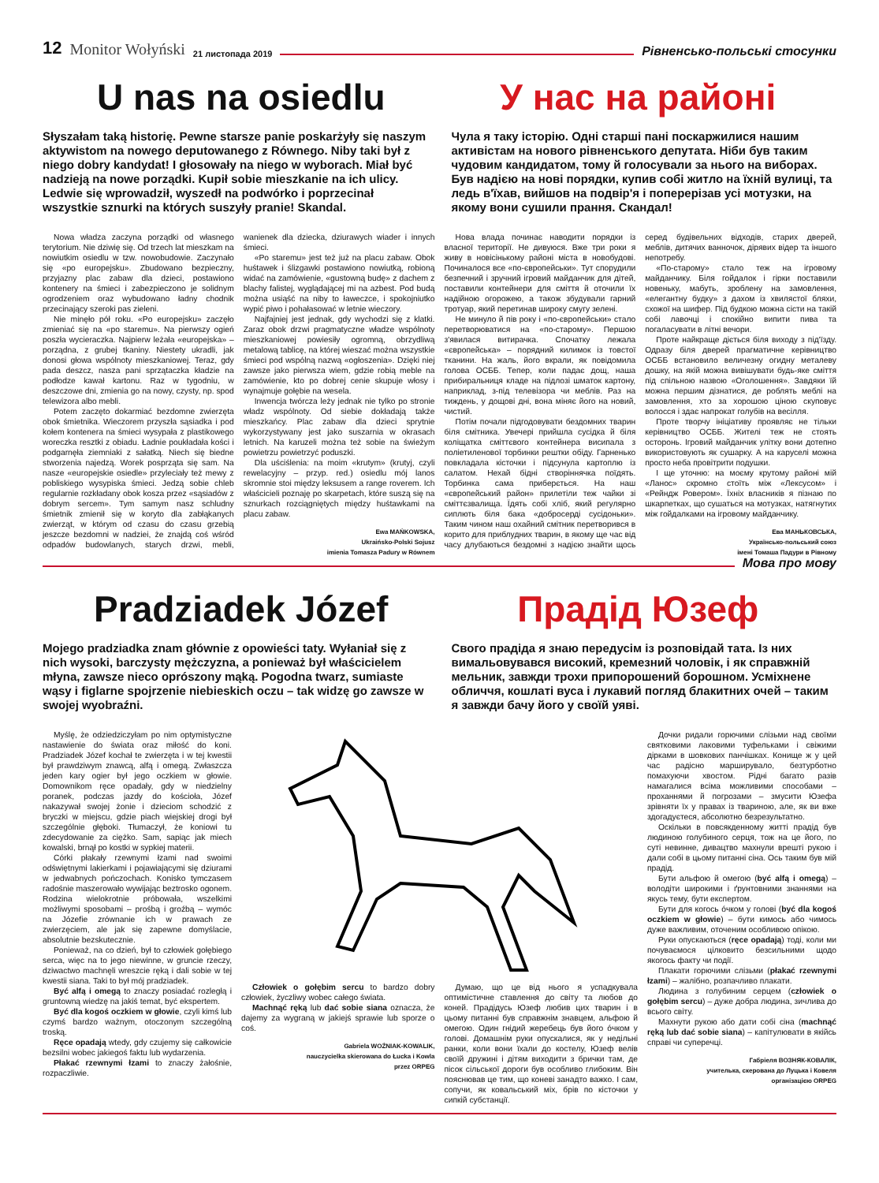12 Monitor Wołyński 21 листопада 2019 Рівненсько-польські стосунки
U nas na osiedlu У нас на районі
Słyszałam taką historię. Pewne starsze panie poskarżyły się naszym aktywistom na nowego deputowanego z Równego. Niby taki był z niego dobry kandydat! I głosowały na niego w wyborach. Miał być nadzieją na nowe porządki. Kupił sobie mieszkanie na ich ulicy. Ledwie się wprowadził, wyszedł na podwórko i poprzecinał wszystkie sznurki na których suszyły pranie! Skandal.
Чула я таку історію. Одні старші пані поскаржилися нашим активістам на нового рівненського депутата. Ніби був таким чудовим кандидатом, тому й голосували за нього на виборах. Був надією на нові порядки, купив собі житло на їхній вулиці, та ледь в'їхав, вийшов на подвір'я і поперерізав усі мотузки, на якому вони сушили прання. Скандал!
Nowa władza zaczyna porządki od własnego terytorium. Nie dziwię się. Od trzech lat mieszkam na nowiutkim osiedlu w tzw. nowobudowie. Zaczynało się «po europejsku». Zbudowano bezpieczny, przyjazny plac zabaw dla dzieci, postawiono kontenery na śmieci i zabezpieczono je solidnym ogrodzeniem oraz wybudowano ładny chodnik przecinający szeroki pas zieleni.
Nie minęło pół roku. «Po europejsku» zaczęło zmieniać się na «po staremu». Na pierwszy ogień poszła wycieraczka. Najpierw leżała «europejska» – porządna, z grubej tkaniny. Niestety ukradli, jak donosi głowa wspólnoty mieszkaniowej. Teraz, gdy pada deszcz, nasza pani sprzątaczka kładzie na podłodze kawał kartonu. Raz w tygodniu, w deszczowe dni, zmienia go na nowy, czysty, np. spod telewizora albo mebli.
Potem zaczęto dokarmiać bezdomne zwierzęta obok śmietnika. Wieczorem przyszła sąsiadka i pod kołem kontenera na śmieci wysypała z plastikowego woreczka resztki z obiadu. Ładnie poukładała kości i podgarnęła ziemniaki z sałatką. Niech się biedne stworzenia najedzą. Worek posprząta się sam. Na nasze «europejskie osiedle» przyleciały też mewy z pobliskiego wysypiska śmieci. Jedzą sobie chleb regularnie rozkładany obok kosza przez «sąsiadów z dobrym sercem». Tym samym nasz schludny śmietnik zmienił się w koryto dla zabłąkanych zwierząt, w którym od czasu do czasu grzebią jeszcze bezdomni w nadziei, że znajdą coś wśród odpadów budowlanych, starych drzwi, mebli, wanienek dla dziecka, dziurawych wiader i innych śmieci.
«Po staremu» jest też już na placu zabaw. Obok huśtawek i ślizgawki postawiono nowiutką, robioną widać na zamówienie, «gustowną budę» z dachem z blachy falistej, wyglądającej mi na azbest. Pod budą można usiąść na niby to ławeczce, i spokojniutko wypić piwo i pohałasować w letnie wieczory.
Najfajniej jest jednak, gdy wychodzi się z klatki. Zaraz obok drzwi pragmatyczne władze wspólnoty mieszkaniowej powiesiły ogromną, obrzydliwą metalową tablicę, na której wieszać można wszystkie śmieci pod wspólną nazwą «ogłoszenia». Dzięki niej zawsze jako pierwsza wiem, gdzie robią meble na zamówienie, kto po dobrej cenie skupuje włosy i wynajmuje gołębie na wesela.
Inwencja twórcza leży jednak nie tylko po stronie władz wspólnoty. Od siebie dokładają także mieszkańcy. Plac zabaw dla dzieci sprytnie wykorzystywany jest jako suszarnia w okrasach letnich. Na karuzeli można też sobie na świeżym powietrzu powietrzyć poduszki.
Dla uściślenia: na moim «krutym» (krutyj, czyli rewelacyjny – przyp. red.) osiedlu mój lanos skromnie stoi między leksusem a range roverem. Ich właścicieli poznaję po skarpetach, które suszą się na sznurkach rozciągniętych między huśtawkami na placu zabaw.
Ewa MAŃKOWSKA,
Ukraińsko-Polski Sojusz
imienia Tomasza Padury w Równem
Нова влада починає наводити порядки із власної території. Не дивуюся. Вже три роки я живу в новісінькому районі міста в новобудові. Починалося все «по-європейськи». Тут спорудили безпечний і зручний ігровий майданчик для дітей, поставили контейнери для сміття й оточили їх надійною огорожею, а також збудували гарний тротуар, який перетинав широку смугу зелені.
Не минуло й пів року і «по-європейськи» стало перетворюватися на «по-старому». Першою з'явилася витирачка. Спочатку лежала «європейська» – порядний килимок із товстої тканини. На жаль, його вкрали, як повідомила голова ОСББ. Тепер, коли падає дощ, наша прибиральниця кладе на підлозі шматок картону, наприклад, з-під телевізора чи меблів. Раз на тиждень, у дощові дні, вона міняє його на новий, чистий.
Потім почали підгодовувати бездомних тварин біля смітника. Увечері прийшла сусідка й біля коліщатка сміттєвого контейнера висипала з поліетиленової торбинки рештки обіду. Гарненько повкладала кісточки і підсунула картоплю із салатом. Нехай бідні створіннячка поїдять. Торбинка сама приберється. На наш «європейський район» прилетіли теж чайки зі сміттєзвалища. Їдять собі хліб, який регулярно сиплють біля бака «добросерді сусідоньки». Таким чином наш охайний смітник перетворився в корито для приблудних тварин, в якому ще час від часу длубаються бездомні з надією знайти щось серед будівельних відходів, старих дверей, меблів, дитячих ванночок, дірявих відер та іншого непотребу.
«По-старому» стало теж на ігровому майданчику. Біля гойдалок і гірки поставили новеньку, мабуть, зроблену на замовлення, «елегантну будку» з дахом із хвилястої бляхи, схожої на шифер. Під будкою можна сісти на такій собі лавочці і спокійно випити пива та погаласувати в літні вечори.
Проте найкраще діється біля виходу з під'їзду. Одразу біля дверей прагматичне керівництво ОСББ встановило величезну огидну металеву дошку, на якій можна вивішувати будь-яке сміття під спільною назвою «Оголошення». Завдяки їй можна першим дізнатися, де роблять меблі на замовлення, хто за хорошою ціною скуповує волосся і здає напрокат голубів на весілля.
Проте творчу ініціативу проявляє не тільки керівництво ОСББ. Жителі теж не стоять осторонь. Ігровий майданчик улітку вони дотепно використовують як сушарку. А на каруселі можна просто неба провітрити подушки.
І ще уточню: на моєму крутому районі мій «Ланос» скромно стоїть між «Лексусом» і «Рейндж Ровером». Їхніх власників я пізнаю по шкарпетках, що сушаться на мотузках, натягнутих між гойдалками на ігровому майданчику.
Ева МАНЬКОВСЬКА,
Українсько-польський союз
імені Томаша Падури в Рівному
Мова про мову
Pradziadek Józef Прадід Юзеф
Mojego pradziadka znam głównie z opowieści taty. Wyłaniał się z nich wysoki, barczysty mężczyzna, a ponieważ był właścicielem młyna, zawsze nieco oprószony mąką. Pogodna twarz, sumiaste wąsy i figlarne spojrzenie niebieskich oczu – tak widzę go zawsze w swojej wyobraźni.
Свого прадіда я знаю передусім із розповідай тата. Із них вимальовувався високий, кремезний чоловік, і як справжній мельник, завжди трохи припорошений борошном. Усміхнене обличчя, кошлаті вуса і лукавий погляд блакитних очей – таким я завжди бачу його у своїй уяві.
Myślę, że odziedziczyłam po nim optymistyczne nastawienie do świata oraz miłość do koni. Pradziadek Józef kochał te zwierzęta i w tej kwestii był prawdziwym znawcą, alfą i omegą. Zwłaszcza jeden kary ogier był jego oczkiem w głowie. Domownikom ręce opadały, gdy w niedzielny poranek, podczas jazdy do kościoła, Józef nakazywał swojej żonie i dzieciom schodzić z bryczki w miejscu, gdzie piach wiejskiej drogi był szczególnie głęboki. Tłumaczył, że koniowi tu zdecydowanie za ciężko. Sam, sapiąc jak miech kowalski, brnął po kostki w sypkiej materii.
Córki płakały rzewnymi łzami nad swoimi odświętnymi lakierkami i pojawiającymi się dziurami w jedwabnych pończochach. Konisko tymczasem radośnie maszerowało wywijając beztrosko ogonem. Rodzina wielokrotnie próbowała, wszelkimi możliwymi sposobami – prośbą i groźbą – wymóc na Józefie zrównanie ich w prawach ze zwierzęciem, ale jak się zapewne domyślacie, absolutnie bezskutecznie.
Ponieważ, na co dzień, był to człowiek gołębiego serca, więc na to jego niewinne, w gruncie rzeczy, dziwactwo machnęli wreszcie ręką i dali sobie w tej kwestii siana. Taki to był mój pradziadek.
Być alfą i omegą to znaczy posiadać rozległą i gruntowną wiedzę na jakiś temat, być ekspertem.
Być dla kogoś oczkiem w głowie, czyli kimś lub czymś bardzo ważnym, otoczonym szczególną troską.
Ręce opadają wtedy, gdy czujemy się całkowicie bezsilni wobec jakiegoś faktu lub wydarzenia.
Płakać rzewnymi łzami to znaczy żałośnie, rozpaczliwie.
Człowiek o gołębim sercu to bardzo dobry człowiek, życzliwy wobec całego świata.
Machnąć ręką lub dać sobie siana oznacza, że dajemy za wygraną w jakiejś sprawie lub sporze o coś.
Gabriela WOŹNIAK-KOWALIK,
nauczycielka skierowana do Łucka i Kowla
przez ORPEG
Думаю, що це від нього я успадкувала оптимістичне ставлення до світу та любов до коней. Прадідусь Юзеф любив цих тварин і в цьому питанні був справжнім знавцем, альфою й омегою. Один гнідий жеребець був його óчком у голові. Домашнім руки опускалися, як у недільні ранки, коли вони їхали до костелу, Юзеф велів своїй дружині і дітям виходити з брички там, де пісок сільської дороги був особливо глибоким. Він пояснював це тим, що коневі занадто важко. І сам, сопучи, як ковальський міх, брів по кісточки у сипкій субстанції.
Дочки ридали горючими слізьми над своїми святковими лаковими туфельками і свіжими дірками в шовкових панчішках. Конище ж у цей час радісно марширувало, безтурботно помахуючи хвостом. Рідні багато разів намагалися всіма можливими способами – проханнями й погрозами – змусити Юзефа зрівняти їх у правах із твариною, але, як ви вже здогадуєтеся, абсолютно безрезультатно.
Оскільки в повсякденному житті прадід був людиною голубиного серця, тож на це його, по суті невинне, дивацтво махнули врешті рукою і дали собі в цьому питанні сіна. Ось таким був мій прадід.
Бути альфою й омегою (być alfą i omegą) – володіти широкими і ґрунтовними знаннями на якусь тему, бути експертом.
Бути для когось óчком у голові (być dla kogoś oczkiem w głowie) – бути кимось або чимось дуже важливим, оточеним особливою опікою.
Руки опускаються (ręce opadają) тоді, коли ми почуваємося цілковито безсильними щодо якогось факту чи події.
Плакати горючими слізьми (płakać rzewnymi łzami) – жалібно, розпачливо плакати.
Людина з голубиним серцем (człowiek o gołębim sercu) – дуже добра людина, зичлива до всього світу.
Махнути рукою або дати собі сіна (machnąć ręką lub dać sobie siana) – капітулювати в якійсь справі чи суперечці.
Габріеля ВОЗНЯК-КОВАЛІК,
учителька, скерована до Луцька і Ковеля
організацією ORPEG